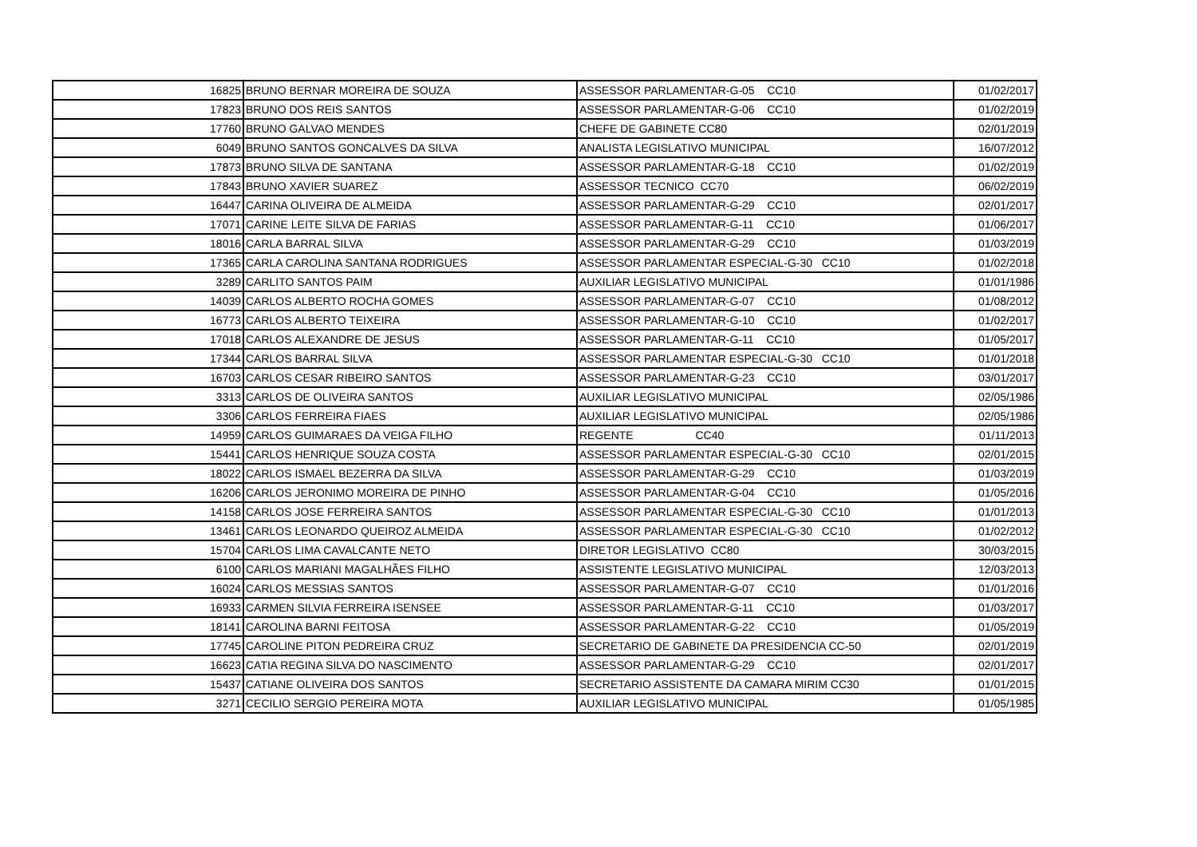| 16825 | BRUNO BERNAR MOREIRA DE SOUZA | ASSESSOR PARLAMENTAR-G-05 CC10 | 01/02/2017 |
| 17823 | BRUNO DOS REIS SANTOS | ASSESSOR PARLAMENTAR-G-06 CC10 | 01/02/2019 |
| 17760 | BRUNO GALVAO MENDES | CHEFE DE GABINETE CC80 | 02/01/2019 |
| 6049 | BRUNO SANTOS GONCALVES DA SILVA | ANALISTA LEGISLATIVO MUNICIPAL | 16/07/2012 |
| 17873 | BRUNO SILVA DE SANTANA | ASSESSOR PARLAMENTAR-G-18 CC10 | 01/02/2019 |
| 17843 | BRUNO XAVIER SUAREZ | ASSESSOR TECNICO CC70 | 06/02/2019 |
| 16447 | CARINA OLIVEIRA DE ALMEIDA | ASSESSOR PARLAMENTAR-G-29 CC10 | 02/01/2017 |
| 17071 | CARINE LEITE SILVA DE FARIAS | ASSESSOR PARLAMENTAR-G-11 CC10 | 01/06/2017 |
| 18016 | CARLA BARRAL SILVA | ASSESSOR PARLAMENTAR-G-29 CC10 | 01/03/2019 |
| 17365 | CARLA CAROLINA SANTANA RODRIGUES | ASSESSOR PARLAMENTAR ESPECIAL-G-30 CC10 | 01/02/2018 |
| 3289 | CARLITO SANTOS PAIM | AUXILIAR LEGISLATIVO MUNICIPAL | 01/01/1986 |
| 14039 | CARLOS ALBERTO ROCHA GOMES | ASSESSOR PARLAMENTAR-G-07 CC10 | 01/08/2012 |
| 16773 | CARLOS ALBERTO TEIXEIRA | ASSESSOR PARLAMENTAR-G-10 CC10 | 01/02/2017 |
| 17018 | CARLOS ALEXANDRE DE JESUS | ASSESSOR PARLAMENTAR-G-11 CC10 | 01/05/2017 |
| 17344 | CARLOS BARRAL SILVA | ASSESSOR PARLAMENTAR ESPECIAL-G-30 CC10 | 01/01/2018 |
| 16703 | CARLOS CESAR RIBEIRO SANTOS | ASSESSOR PARLAMENTAR-G-23 CC10 | 03/01/2017 |
| 3313 | CARLOS DE OLIVEIRA SANTOS | AUXILIAR LEGISLATIVO MUNICIPAL | 02/05/1986 |
| 3306 | CARLOS FERREIRA FIAES | AUXILIAR LEGISLATIVO MUNICIPAL | 02/05/1986 |
| 14959 | CARLOS GUIMARAES DA VEIGA FILHO | REGENTE CC40 | 01/11/2013 |
| 15441 | CARLOS HENRIQUE SOUZA COSTA | ASSESSOR PARLAMENTAR ESPECIAL-G-30 CC10 | 02/01/2015 |
| 18022 | CARLOS ISMAEL BEZERRA DA SILVA | ASSESSOR PARLAMENTAR-G-29 CC10 | 01/03/2019 |
| 16206 | CARLOS JERONIMO MOREIRA DE PINHO | ASSESSOR PARLAMENTAR-G-04 CC10 | 01/05/2016 |
| 14158 | CARLOS JOSE FERREIRA SANTOS | ASSESSOR PARLAMENTAR ESPECIAL-G-30 CC10 | 01/01/2013 |
| 13461 | CARLOS LEONARDO QUEIROZ ALMEIDA | ASSESSOR PARLAMENTAR ESPECIAL-G-30 CC10 | 01/02/2012 |
| 15704 | CARLOS LIMA CAVALCANTE NETO | DIRETOR LEGISLATIVO CC80 | 30/03/2015 |
| 6100 | CARLOS MARIANI MAGALHÃES FILHO | ASSISTENTE LEGISLATIVO MUNICIPAL | 12/03/2013 |
| 16024 | CARLOS MESSIAS SANTOS | ASSESSOR PARLAMENTAR-G-07 CC10 | 01/01/2016 |
| 16933 | CARMEN SILVIA FERREIRA ISENSEE | ASSESSOR PARLAMENTAR-G-11 CC10 | 01/03/2017 |
| 18141 | CAROLINA BARNI FEITOSA | ASSESSOR PARLAMENTAR-G-22 CC10 | 01/05/2019 |
| 17745 | CAROLINE PITON PEDREIRA CRUZ | SECRETARIO DE GABINETE DA PRESIDENCIA CC-50 | 02/01/2019 |
| 16623 | CATIA REGINA SILVA DO NASCIMENTO | ASSESSOR PARLAMENTAR-G-29 CC10 | 02/01/2017 |
| 15437 | CATIANE OLIVEIRA DOS SANTOS | SECRETARIO ASSISTENTE DA CAMARA MIRIM CC30 | 01/01/2015 |
| 3271 | CECILIO SERGIO PEREIRA MOTA | AUXILIAR LEGISLATIVO MUNICIPAL | 01/05/1985 |